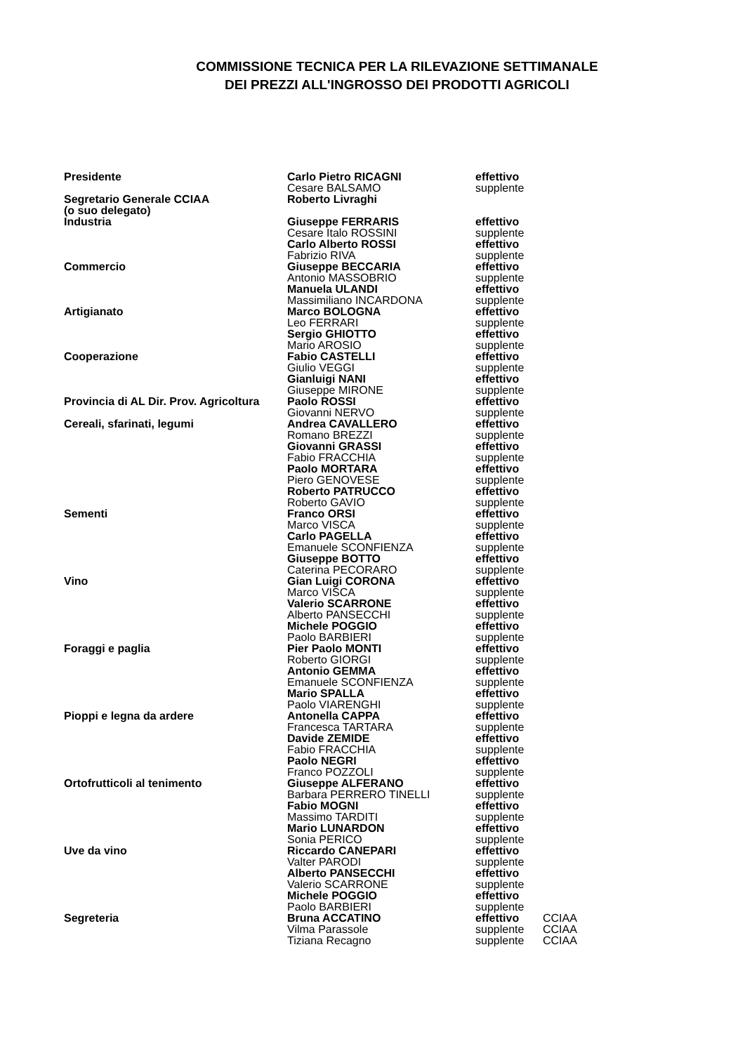COMMISSIONE TECNICA PER LA RILEVAZIONE SETTIMANALE
DEI PREZZI ALL'INGROSSO DEI PRODOTTI AGRICOLI
| Presidente | Carlo Pietro RICAGNI | effettivo | |
| | Cesare BALSAMO | supplente | |
| Segretario Generale CCIAA | Roberto Livraghi | | |
| (o suo delegato) | | | |
| Industria | Giuseppe FERRARIS | effettivo | |
| | Cesare Italo ROSSINI | supplente | |
| | Carlo Alberto ROSSI | effettivo | |
| | Fabrizio RIVA | supplente | |
| Commercio | Giuseppe BECCARIA | effettivo | |
| | Antonio MASSOBRIO | supplente | |
| | Manuela ULANDI | effettivo | |
| | Massimiliano INCARDONA | supplente | |
| Artigianato | Marco BOLOGNA | effettivo | |
| | Leo FERRARI | supplente | |
| | Sergio GHIOTTO | effettivo | |
| | Mario AROSIO | supplente | |
| Cooperazione | Fabio CASTELLI | effettivo | |
| | Giulio VEGGI | supplente | |
| | Gianluigi NANI | effettivo | |
| | Giuseppe MIRONE | supplente | |
| Provincia di AL Dir. Prov. Agricoltura | Paolo ROSSI | effettivo | |
| | Giovanni NERVO | supplente | |
| Cereali, sfarinati, legumi | Andrea CAVALLERO | effettivo | |
| | Romano BREZZI | supplente | |
| | Giovanni GRASSI | effettivo | |
| | Fabio FRACCHIA | supplente | |
| | Paolo MORTARA | effettivo | |
| | Piero GENOVESE | supplente | |
| | Roberto PATRUCCO | effettivo | |
| | Roberto GAVIO | supplente | |
| Sementi | Franco ORSI | effettivo | |
| | Marco VISCA | supplente | |
| | Carlo PAGELLA | effettivo | |
| | Emanuele SCONFIENZA | supplente | |
| | Giuseppe BOTTO | effettivo | |
| | Caterina PECORARO | supplente | |
| Vino | Gian Luigi CORONA | effettivo | |
| | Marco VISCA | supplente | |
| | Valerio SCARRONE | effettivo | |
| | Alberto PANSECCHI | supplente | |
| | Michele POGGIO | effettivo | |
| | Paolo BARBIERI | supplente | |
| Foraggi e paglia | Pier Paolo MONTI | effettivo | |
| | Roberto GIORGI | supplente | |
| | Antonio GEMMA | effettivo | |
| | Emanuele SCONFIENZA | supplente | |
| | Mario SPALLA | effettivo | |
| | Paolo VIARENGHI | supplente | |
| Pioppi e legna da ardere | Antonella CAPPA | effettivo | |
| | Francesca TARTARA | supplente | |
| | Davide ZEMIDE | effettivo | |
| | Fabio FRACCHIA | supplente | |
| | Paolo NEGRI | effettivo | |
| | Franco POZZOLI | supplente | |
| Ortofrutticoli al tenimento | Giuseppe ALFERANO | effettivo | |
| | Barbara PERRERO TINELLI | supplente | |
| | Fabio MOGNI | effettivo | |
| | Massimo TARDITI | supplente | |
| | Mario LUNARDON | effettivo | |
| | Sonia PERICO | supplente | |
| Uve da vino | Riccardo CANEPARI | effettivo | |
| | Valter PARODI | supplente | |
| | Alberto PANSECCHI | effettivo | |
| | Valerio SCARRONE | supplente | |
| | Michele POGGIO | effettivo | |
| | Paolo BARBIERI | supplente | |
| Segreteria | Bruna ACCATINO | effettivo | CCIAA |
| | Vilma Parassole | supplente | CCIAA |
| | Tiziana Recagno | supplente | CCIAA |